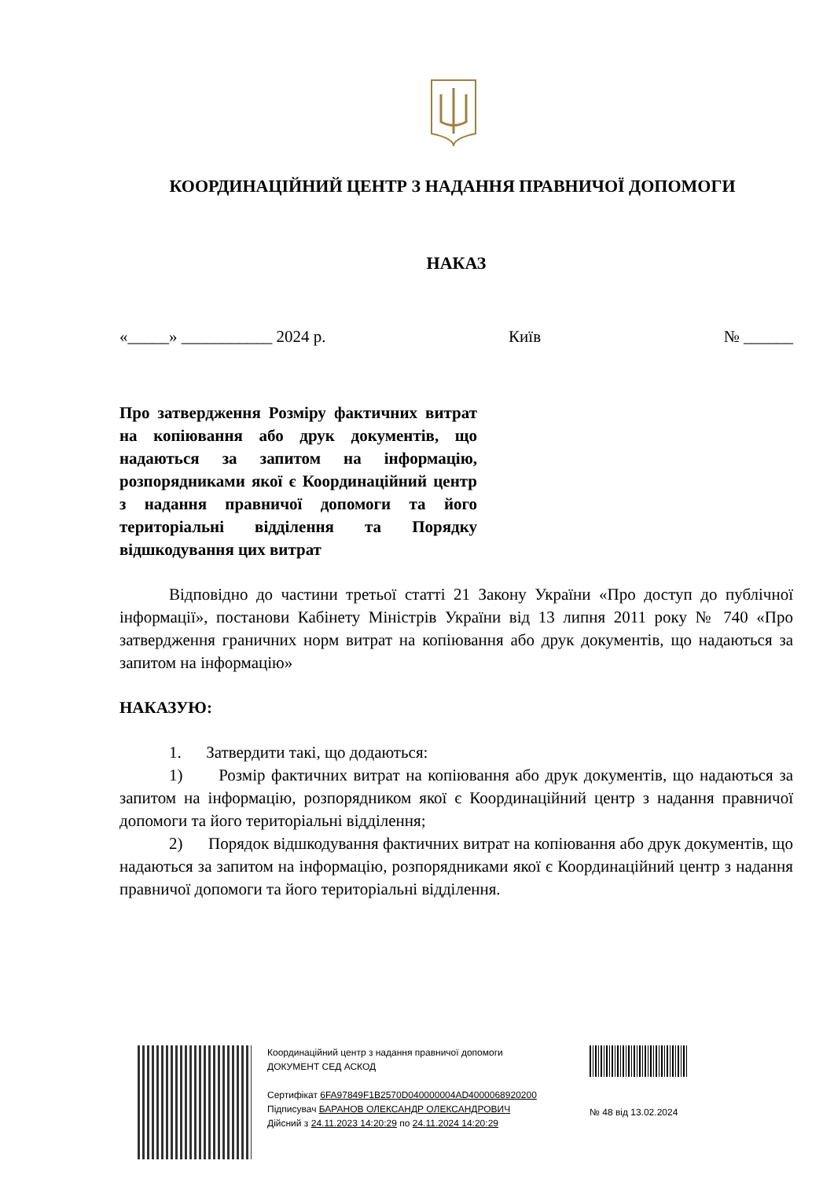КООРДИНАЦІЙНИЙ ЦЕНТР З НАДАННЯ ПРАВНИЧОЇ ДОПОМОГИ
НАКАЗ
«_____» ___________ 2024 р. Київ № ______
Про затвердження Розміру фактичних витрат на копіювання або друк документів, що надаються за запитом на інформацію, розпорядниками якої є Координаційний центр з надання правничої допомоги та його територіальні відділення та Порядку відшкодування цих витрат
Відповідно до частини третьої статті 21 Закону України «Про доступ до публічної інформації», постанови Кабінету Міністрів України від 13 липня 2011 року № 740 «Про затвердження граничних норм витрат на копіювання або друк документів, що надаються за запитом на інформацію»
НАКАЗУЮ:
1. Затвердити такі, що додаються:
1) Розмір фактичних витрат на копіювання або друк документів, що надаються за запитом на інформацію, розпорядником якої є Координаційний центр з надання правничої допомоги та його територіальні відділення;
2) Порядок відшкодування фактичних витрат на копіювання або друк документів, що надаються за запитом на інформацію, розпорядниками якої є Координаційний центр з надання правничої допомоги та його територіальні відділення.
Координаційний центр з надання правничої допомоги
ДОКУМЕНТ СЕД АСКОД
Сертифікат 6FA97849F1B2570D040000004AD4000068920200
Підписувач БАРАНОВ ОЛЕКСАНДР ОЛЕКСАНДРОВИЧ
Дійсний з 24.11.2023 14:20:29 по 24.11.2024 14:20:29
№ 48 від 13.02.2024